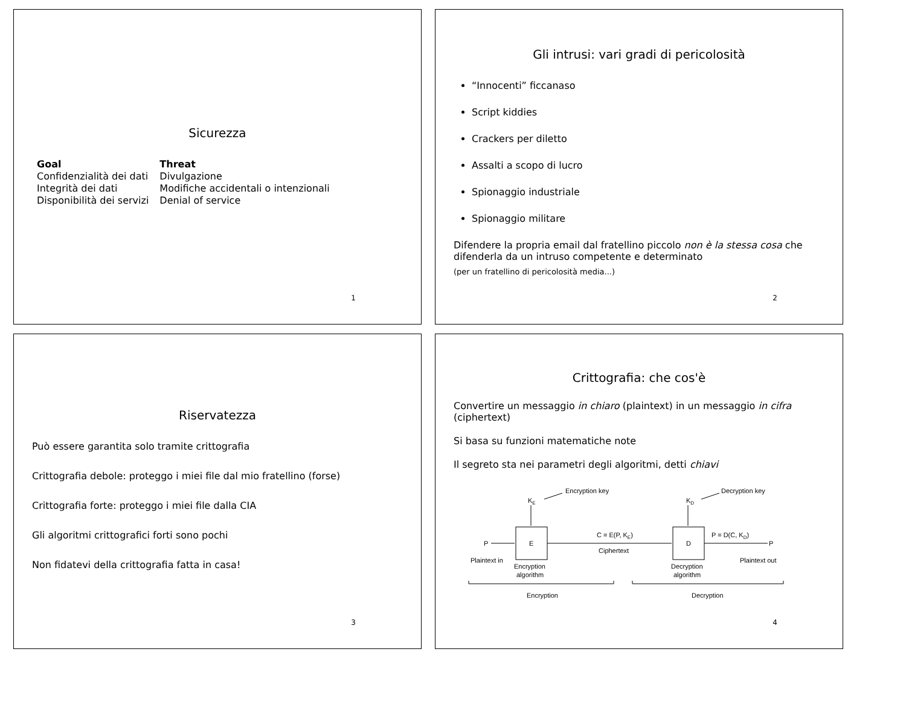Sicurezza
| Goal | Threat |
| --- | --- |
| Confidenzialità dei dati | Divulgazione |
| Integrità dei dati | Modifiche accidentali o intenzionali |
| Disponibilità dei servizi | Denial of service |
1
Gli intrusi: vari gradi di pericolosità
“Innocenti” ficcanaso
Script kiddies
Crackers per diletto
Assalti a scopo di lucro
Spionaggio industriale
Spionaggio militare
Difendere la propria email dal fratellino piccolo non è la stessa cosa che difenderla da un intruso competente e determinato
(per un fratellino di pericolosità media...)
2
Riservatezza
Può essere garantita solo tramite crittografia
Crittografia debole: proteggo i miei file dal mio fratellino (forse)
Crittografia forte: proteggo i miei file dalla CIA
Gli algoritmi crittografici forti sono pochi
Non fidatevi della crittografia fatta in casa!
3
Crittografia: che cos'è
Convertire un messaggio in chiaro (plaintext) in un messaggio in cifra (ciphertext)
Si basa su funzioni matematiche note
Il segreto sta nei parametri degli algoritmi, detti chiavi
Encryption key
Decryption key
KE
KD
E
D
P
P
C = E(P, KE)
Ciphertext
P = D(C, KD)
Plaintext in
Plaintext out
Encryption
algorithm
Decryption
algorithm
Encryption
Decryption
4